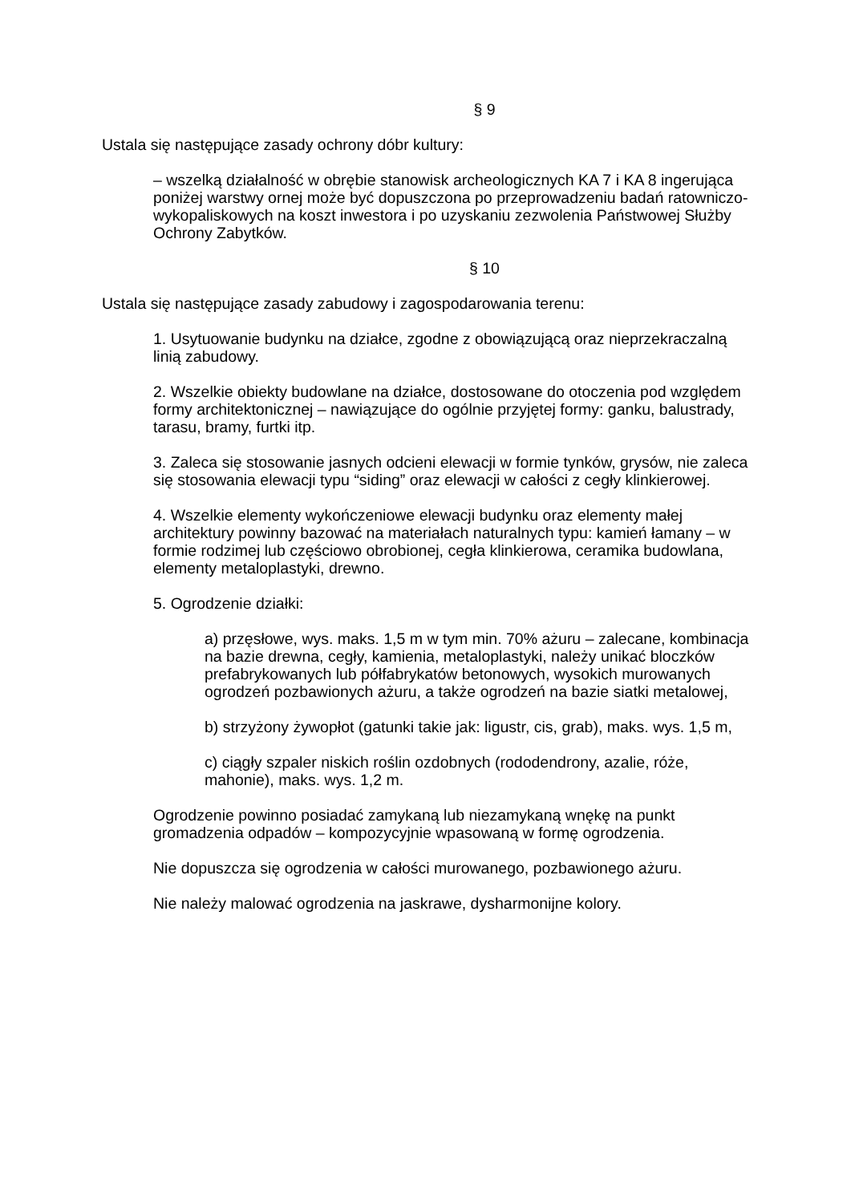§ 9
Ustala się następujące zasady ochrony dóbr kultury:
– wszelką działalność w obrębie stanowisk archeologicznych KA 7 i KA 8 ingerująca poniżej warstwy ornej może być dopuszczona po przeprowadzeniu badań ratowniczo-wykopaliskowych na koszt inwestora i po uzyskaniu zezwolenia Państwowej Służby Ochrony Zabytków.
§ 10
Ustala się następujące zasady zabudowy i zagospodarowania terenu:
1. Usytuowanie budynku na działce, zgodne z obowiązującą oraz nieprzekraczalną linią zabudowy.
2. Wszelkie obiekty budowlane na działce, dostosowane do otoczenia pod względem formy architektonicznej – nawiązujące do ogólnie przyjętej formy: ganku, balustrady, tarasu, bramy, furtki itp.
3. Zaleca się stosowanie jasnych odcieni elewacji w formie tynków, grysów, nie zaleca się stosowania elewacji typu “siding” oraz elewacji w całości z cegły klinkierowej.
4. Wszelkie elementy wykończeniowe elewacji budynku oraz elementy małej architektury powinny bazować na materiałach naturalnych typu: kamień łamany – w formie rodzimej lub częściowo obrobionej, cegła klinkierowa, ceramika budowlana, elementy metaloplastyki, drewno.
5. Ogrodzenie działki:
a) przęsłowe, wys. maks. 1,5 m w tym min. 70% ażuru – zalecane, kombinacja na bazie drewna, cegły, kamienia, metaloplastyki, należy unikać bloczków prefabrykowanych lub półfabrykatów betonowych, wysokich murowanych ogrodzeń pozbawionych ażuru, a także ogrodzeń na bazie siatki metalowej,
b) strzyżony żywopłot (gatunki takie jak: ligustr, cis, grab), maks. wys. 1,5 m,
c) ciągły szpaler niskich roślin ozdobnych (rododendrony, azalie, róże, mahonie), maks. wys. 1,2 m.
Ogrodzenie powinno posiadać zamykaną lub niezamykaną wnękę na punkt gromadzenia odpadów – kompozycyjnie wpasowaną w formę ogrodzenia.
Nie dopuszcza się ogrodzenia w całości murowanego, pozbawionego ażuru.
Nie należy malować ogrodzenia na jaskrawe, dysharmonijne kolory.